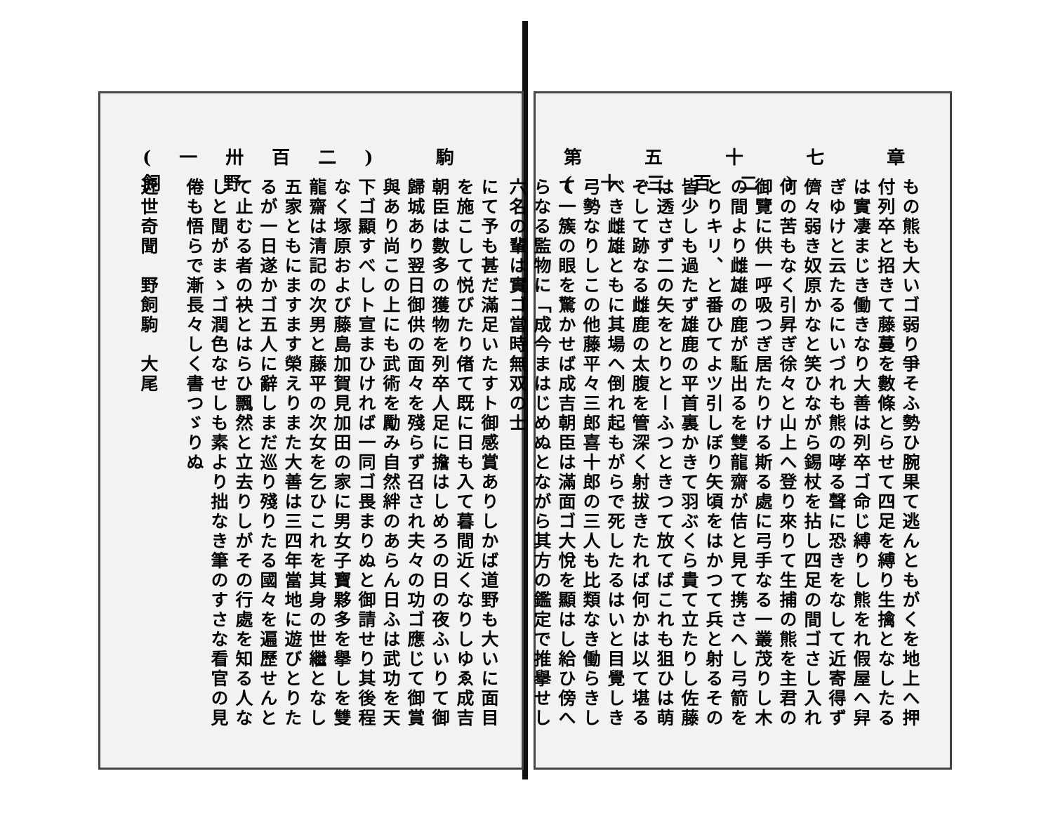(一卅百二) 駒 飼 野
にて予も甚だ滿足いたすト御感賞ありしかば道野も大いに面目を施こして悦びたり偖て既に日も入て暮間近くなりしゆゑ成吉朝臣は數多の獲物を列卒人足に擔はしめろの日の夜ふいりて御歸城あり翌日御供の面々を殘らず召され夫々の功ゴ應じて御賞與あり尚この上にも武術を勵み自然絆のあらん日ふは武功を天下ゴ顯すべしト宣まひければ一同ゴ畏まりぬと御請せり其後程なく塚原および藤島加賀見加田の家に男女子寶夥多を擧しを雙龍齋は清記の次男と藤平の次女を乞ひこれを其身の世繼となし五家ともにますます榮えりまた大善は三四年當地に遊びとりたるが一日遂かゴ五人に辭しまだ巡り殘りたる國々を遍歷せんとて止むる者の袂とはらひ飄然と立去りしがその行處を知る人なしと聞がまゝゴ潤色なせしも素より拙なき筆のすさな看官の見倦も悟らで漸長々しく書つゞりぬ
近世奇聞　野飼駒　大尾
第 五 十 七 章 (十三百二)
もの熊も大いゴ弱り爭そふ勢ひ腕果て逃んともがくを地上へ押付列卒と招きて藤蔓を數條とらせて四足を縛り生擒となしたるは實凄まじき働きなり大善は列卒ゴ命じ縛りし熊をれ假屋へ舁ぎゆけと云たるにいづれも熊の哮る聲に恐きをなして近寄得ず儕々弱き奴原かなと笑ひながら錫杖を拈し四足の間ゴさし入れ何の苦もなく引昇ぎ徐々と山上へ登り來りて生捕の熊を主君の御覽に供一呼吸つぎ居たりける斯る處に弓手なる一叢茂りし木の間より雌雄の鹿が駈出るを雙龍齋が佶と見て携さへし弓箭をとりキリ、と番ひてよツ引しぼり矢頃をはかつて兵と射るその皆少しも過たず雄鹿の平首裏かきて羽ぶくら貴て立たりし佐藤は透さず二の矢をとりとーふつときつて放てばこれも狙ひは萌ぞして跡なる雌鹿の太腹を管深く射拔きたれば何かは以て堪るべき雌雄ともに其場へ倒れ起もがらで死したるはいと目覺しき弓勢なりしこの他藤平々三郎喜十郎の三人も比類なき働らきして一簇の眼を驚かせば成吉朝臣は滿面ゴ大悅を顯はし給ひ傍へらなる監物に「成今まはじめぬとながら其方の鑑定で推擧せし六名の輩は實ゴ當時無双の士